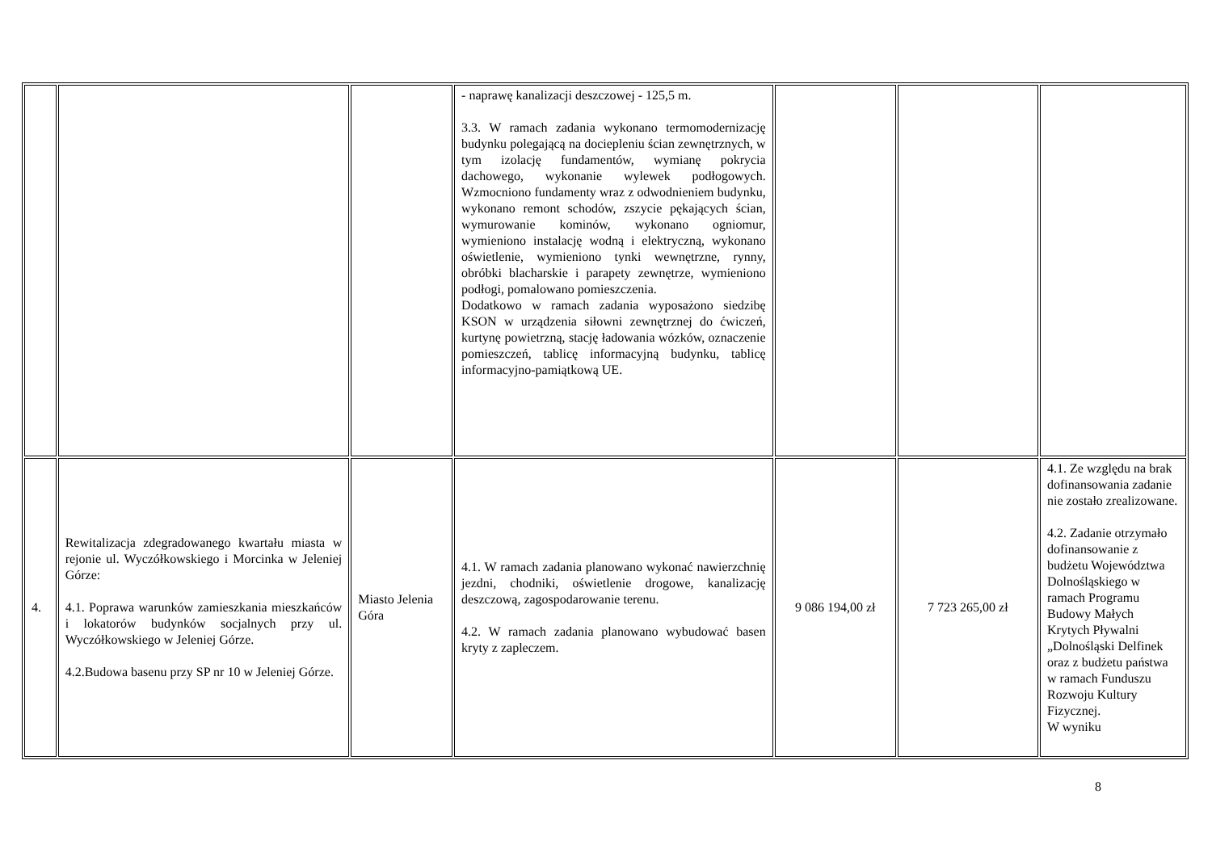| | | | - naprawę kanalizacji deszczowej - 125,5 m. 3.3. W ramach zadania wykonano termomodernizację budynku polegającą na dociepleniu ścian zewnętrznych, w tym izolację fundamentów, wymianę pokrycia dachowego, wykonanie wylewek podłogowych. Wzmocniono fundamenty wraz z odwodnieniem budynku, wykonano remont schodów, zszycie pękających ścian, wymurowanie kominów, wykonano ogniomur, wymieniono instalację wodną i elektryczną, wykonano oświetlenie, wymieniono tynki wewnętrzne, rynny, obróbki blacharskie i parapety zewnętrze, wymieniono podłogi, pomalowano pomieszczenia. Dodatkowo w ramach zadania wyposażono siedzibę KSON w urządzenia siłowni zewnętrznej do ćwiczeń, kurtynę powietrzną, stację ładowania wózków, oznaczenie pomieszczeń, tablicę informacyjną budynku, tablicę informacyjno-pamiątkową UE. | | | |
| 4. | Rewitalizacja zdegradowanego kwartału miasta w rejonie ul. Wyczółkowskiego i Morcinka w Jeleniej Górze: 4.1. Poprawa warunków zamieszkania mieszkańców i lokatorów budynków socjalnych przy ul. Wyczółkowskiego w Jeleniej Górze. 4.2.Budowa basenu przy SP nr 10 w Jeleniej Górze. | Miasto Jelenia Góra | 4.1. W ramach zadania planowano wykonać nawierzchnię jezdni, chodniki, oświetlenie drogowe, kanalizację deszczową, zagospodarowanie terenu. 4.2. W ramach zadania planowano wybudować basen kryty z zapleczem. | 9 086 194,00 zł | 7 723 265,00 zł | 4.1. Ze względu na brak dofinansowania zadanie nie zostało zrealizowane. 4.2. Zadanie otrzymało dofinansowanie z budżetu Województwa Dolnośląskiego w ramach Programu Budowy Małych Krytych Pływalni „Dolnośląski Delfinek oraz z budżetu państwa w ramach Funduszu Rozwoju Kultury Fizycznej. W wyniku |
8